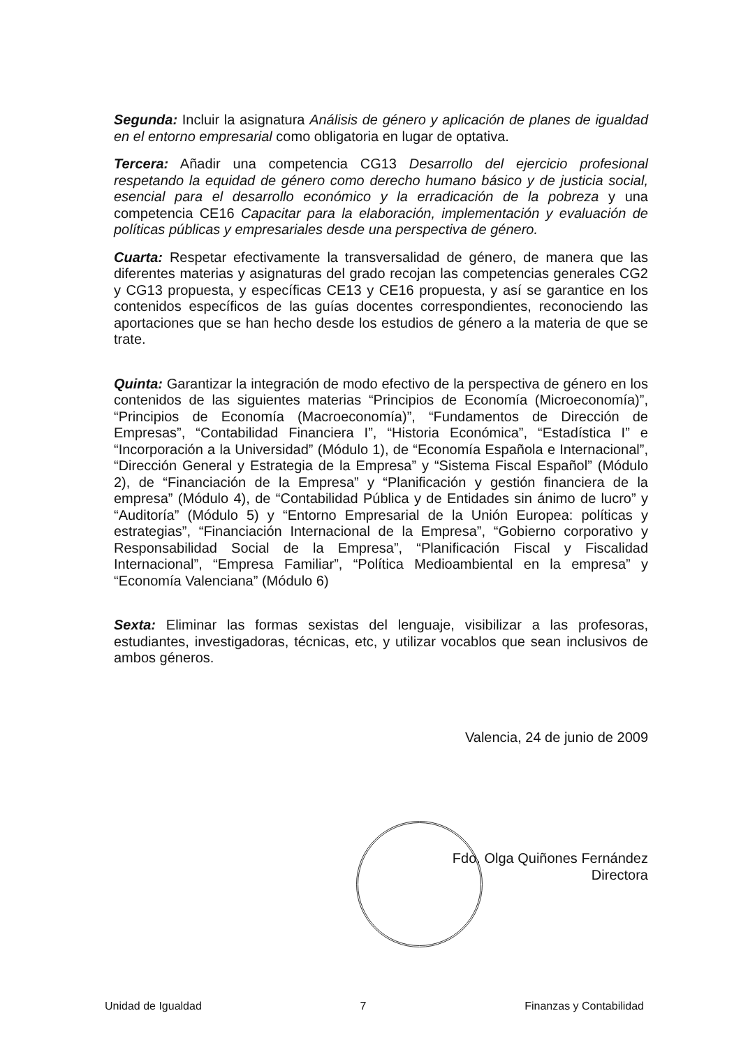Segunda: Incluir la asignatura Análisis de género y aplicación de planes de igualdad en el entorno empresarial como obligatoria en lugar de optativa.
Tercera: Añadir una competencia CG13 Desarrollo del ejercicio profesional respetando la equidad de género como derecho humano básico y de justicia social, esencial para el desarrollo económico y la erradicación de la pobreza y una competencia CE16 Capacitar para la elaboración, implementación y evaluación de políticas públicas y empresariales desde una perspectiva de género.
Cuarta: Respetar efectivamente la transversalidad de género, de manera que las diferentes materias y asignaturas del grado recojan las competencias generales CG2 y CG13 propuesta, y específicas CE13 y CE16 propuesta, y así se garantice en los contenidos específicos de las guías docentes correspondientes, reconociendo las aportaciones que se han hecho desde los estudios de género a la materia de que se trate.
Quinta: Garantizar la integración de modo efectivo de la perspectiva de género en los contenidos de las siguientes materias “Principios de Economía (Microeconomía)”, “Principios de Economía (Macroeconomía)”, “Fundamentos de Dirección de Empresas”, “Contabilidad Financiera I”, “Historia Económica”, “Estadística I” e “Incorporación a la Universidad” (Módulo 1), de “Economía Española e Internacional”, “Dirección General y Estrategia de la Empresa” y “Sistema Fiscal Español” (Módulo 2), de “Financiación de la Empresa” y “Planificación y gestión financiera de la empresa” (Módulo 4), de “Contabilidad Pública y de Entidades sin ánimo de lucro” y “Auditoría” (Módulo 5) y “Entorno Empresarial de la Unión Europea: políticas y estrategias”, “Financiación Internacional de la Empresa”, “Gobierno corporativo y Responsabilidad Social de la Empresa”, “Planificación Fiscal y Fiscalidad Internacional”, “Empresa Familiar”, “Política Medioambiental en la empresa” y “Economía Valenciana” (Módulo 6)
Sexta: Eliminar las formas sexistas del lenguaje, visibilizar a las profesoras, estudiantes, investigadoras, técnicas, etc, y utilizar vocablos que sean inclusivos de ambos géneros.
Valencia, 24 de junio de 2009
Fdo. Olga Quiñones Fernández
Directora
Unidad de Igualdad 7 Finanzas y Contabilidad